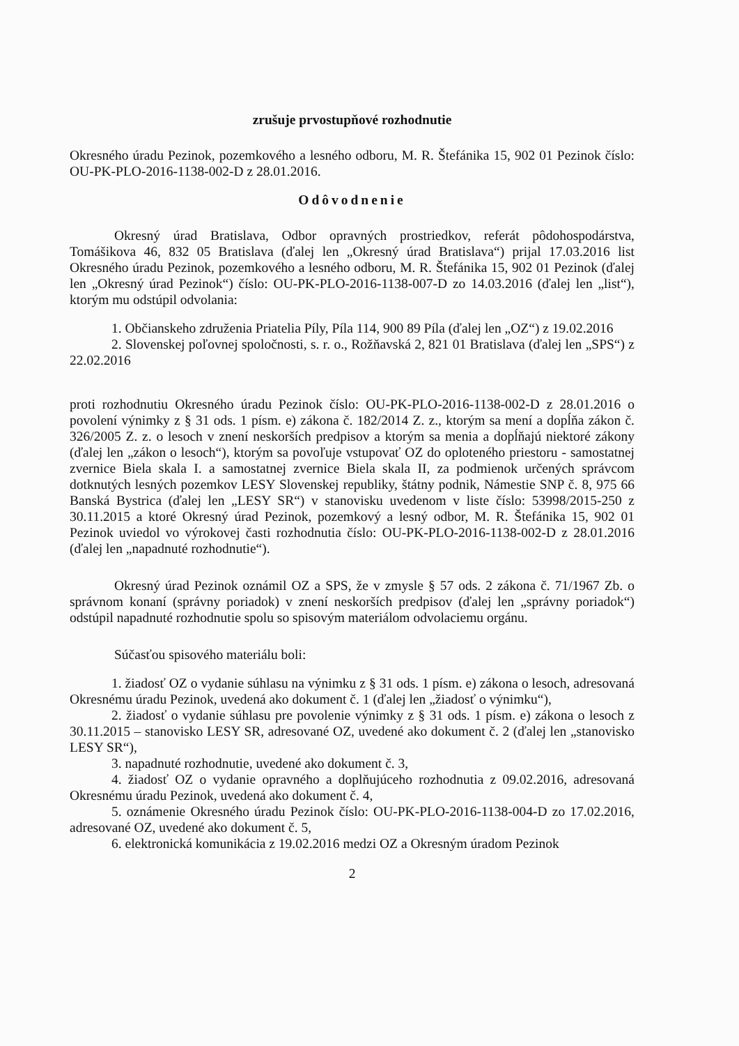zrušuje prvostupňové rozhodnutie
Okresného úradu Pezinok, pozemkového a lesného odboru, M. R. Štefánika 15, 902 01 Pezinok číslo: OU-PK-PLO-2016-1138-002-D z 28.01.2016.
Odôvodnenie
Okresný úrad Bratislava, Odbor opravných prostriedkov, referát pôdohospodárstva, Tomášikova 46, 832 05 Bratislava (ďalej len „Okresný úrad Bratislava“) prijal 17.03.2016 list Okresného úradu Pezinok, pozemkového a lesného odboru, M. R. Štefánika 15, 902 01 Pezinok (ďalej len „Okresný úrad Pezinok“) číslo: OU-PK-PLO-2016-1138-007-D zo 14.03.2016 (ďalej len „list“), ktorým mu odstúpil odvolania:
1. Občianskeho združenia Priatelia Píly, Píla 114, 900 89 Píla (ďalej len „OZ“) z 19.02.2016
2. Slovenskej poľovnej spoločnosti, s. r. o., Rožňavská 2, 821 01 Bratislava (ďalej len „SPS“) z 22.02.2016
proti rozhodnutiu Okresného úradu Pezinok číslo: OU-PK-PLO-2016-1138-002-D z 28.01.2016 o povolení výnimky z § 31 ods. 1 písm. e) zákona č. 182/2014 Z. z., ktorým sa mení a dopĺňa zákon č. 326/2005 Z. z. o lesoch v znení neskorších predpisov a ktorým sa menia a dopĺňajú niektoré zákony (ďalej len „zákon o lesoch“), ktorým sa povoľuje vstupovať OZ do oploteného priestoru - samostatnej zvernice Biela skala I. a samostatnej zvernice Biela skala II, za podmienok určených správcom dotknutých lesných pozemkov LESY Slovenskej republiky, štátny podnik, Námestie SNP č. 8, 975 66 Banská Bystrica (ďalej len „LESY SR“) v stanovisku uvedenom v liste číslo: 53998/2015-250 z 30.11.2015 a ktoré Okresný úrad Pezinok, pozemkový a lesný odbor, M. R. Štefánika 15, 902 01 Pezinok uviedol vo výrokovej časti rozhodnutia číslo: OU-PK-PLO-2016-1138-002-D z 28.01.2016 (ďalej len „napadnuté rozhodnutie“).
Okresný úrad Pezinok oznámil OZ a SPS, že v zmysle § 57 ods. 2 zákona č. 71/1967 Zb. o správnom konaní (správny poriadok) v znení neskorších predpisov (ďalej len „správny poriadok“) odstúpil napadnuté rozhodnutie spolu so spisovým materiálom odvolaciemu orgánu.
Súčasťou spisového materiálu boli:
1. žiadosť OZ o vydanie súhlasu na výnimku z § 31 ods. 1 písm. e) zákona o lesoch, adresovaná Okresnému úradu Pezinok, uvedená ako dokument č. 1 (ďalej len „žiadosť o výnimku“),
2. žiadosť o vydanie súhlasu pre povolenie výnimky z § 31 ods. 1 písm. e) zákona o lesoch z 30.11.2015 – stanovisko LESY SR, adresované OZ, uvedené ako dokument č. 2 (ďalej len „stanovisko LESY SR“),
3. napadnuté rozhodnutie, uvedené ako dokument č. 3,
4. žiadosť OZ o vydanie opravného a doplňujúceho rozhodnutia z 09.02.2016, adresovaná Okresnému úradu Pezinok, uvedená ako dokument č. 4,
5. oznámenie Okresného úradu Pezinok číslo: OU-PK-PLO-2016-1138-004-D zo 17.02.2016, adresované OZ, uvedené ako dokument č. 5,
6. elektronická komunikácia z 19.02.2016 medzi OZ a Okresným úradom Pezinok
2